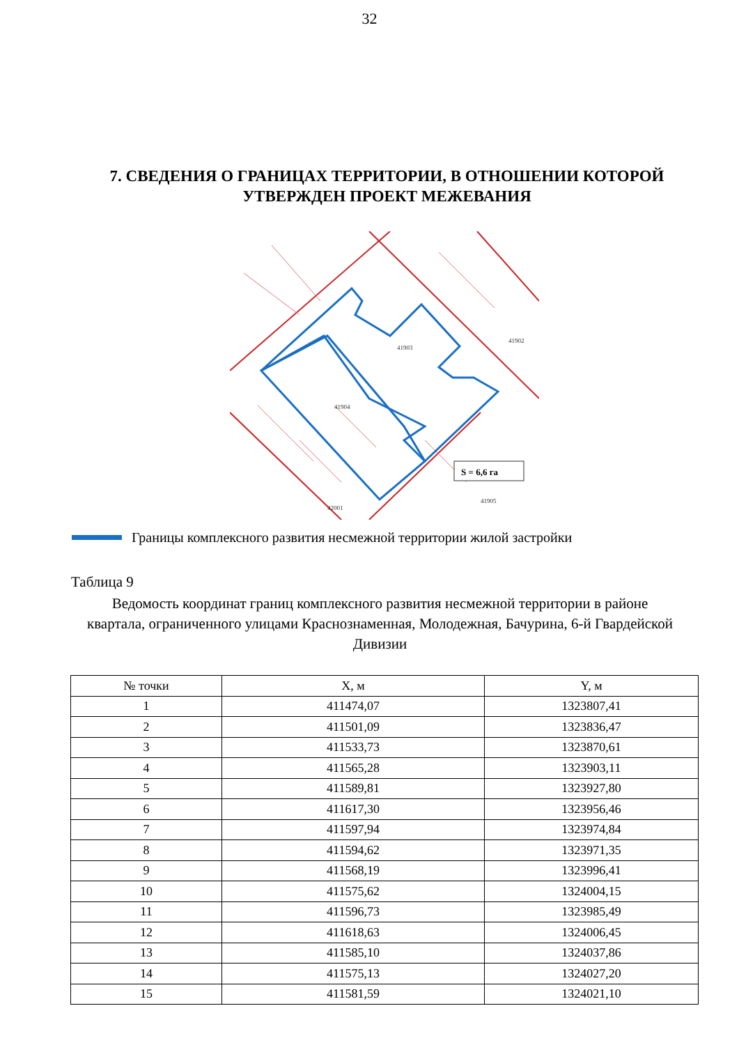32
7. СВЕДЕНИЯ О ГРАНИЦАХ ТЕРРИТОРИИ, В ОТНОШЕНИИ КОТОРОЙ УТВЕРЖДЕН ПРОЕКТ МЕЖЕВАНИЯ
S = 6,6 га
41904
41903
41902
41905
42001
Границы комплексного развития несмежной территории жилой застройки
Таблица 9
Ведомость координат границ комплексного развития несмежной территории в районе квартала, ограниченного улицами Краснознаменная, Молодежная, Бачурина, 6-й Гвардейской Дивизии
| № точки | X, м | Y, м |
| --- | --- | --- |
| 1 | 411474,07 | 1323807,41 |
| 2 | 411501,09 | 1323836,47 |
| 3 | 411533,73 | 1323870,61 |
| 4 | 411565,28 | 1323903,11 |
| 5 | 411589,81 | 1323927,80 |
| 6 | 411617,30 | 1323956,46 |
| 7 | 411597,94 | 1323974,84 |
| 8 | 411594,62 | 1323971,35 |
| 9 | 411568,19 | 1323996,41 |
| 10 | 411575,62 | 1324004,15 |
| 11 | 411596,73 | 1323985,49 |
| 12 | 411618,63 | 1324006,45 |
| 13 | 411585,10 | 1324037,86 |
| 14 | 411575,13 | 1324027,20 |
| 15 | 411581,59 | 1324021,10 |